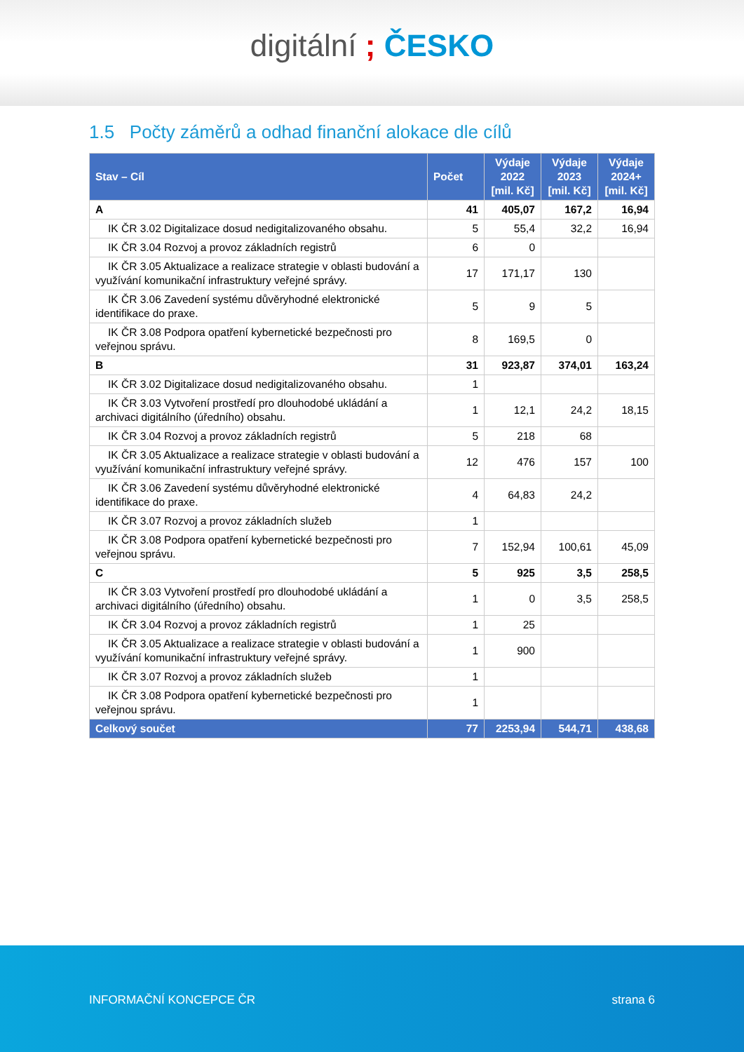digitální ; ČESKO
1.5 Počty záměrů a odhad finanční alokace dle cílů
| Stav – Cíl | Počet | Výdaje 2022 [mil. Kč] | Výdaje 2023 [mil. Kč] | Výdaje 2024+ [mil. Kč] |
| --- | --- | --- | --- | --- |
| A | 41 | 405,07 | 167,2 | 16,94 |
| IK ČR 3.02 Digitalizace dosud nedigitalizovaného obsahu. | 5 | 55,4 | 32,2 | 16,94 |
| IK ČR 3.04 Rozvoj a provoz základních registrů | 6 | 0 | | |
| IK ČR 3.05 Aktualizace a realizace strategie v oblasti budování a využívání komunikační infrastruktury veřejné správy. | 17 | 171,17 | 130 | |
| IK ČR 3.06 Zavedení systému důvěryhodné elektronické identifikace do praxe. | 5 | 9 | 5 | |
| IK ČR 3.08 Podpora opatření kybernetické bezpečnosti pro veřejnou správu. | 8 | 169,5 | 0 | |
| B | 31 | 923,87 | 374,01 | 163,24 |
| IK ČR 3.02 Digitalizace dosud nedigitalizovaného obsahu. | 1 | | | |
| IK ČR 3.03 Vytvoření prostředí pro dlouhodobé ukládání a archivaci digitálního (úředního) obsahu. | 1 | 12,1 | 24,2 | 18,15 |
| IK ČR 3.04 Rozvoj a provoz základních registrů | 5 | 218 | 68 | |
| IK ČR 3.05 Aktualizace a realizace strategie v oblasti budování a využívání komunikační infrastruktury veřejné správy. | 12 | 476 | 157 | 100 |
| IK ČR 3.06 Zavedení systému důvěryhodné elektronické identifikace do praxe. | 4 | 64,83 | 24,2 | |
| IK ČR 3.07 Rozvoj a provoz základních služeb | 1 | | | |
| IK ČR 3.08 Podpora opatření kybernetické bezpečnosti pro veřejnou správu. | 7 | 152,94 | 100,61 | 45,09 |
| C | 5 | 925 | 3,5 | 258,5 |
| IK ČR 3.03 Vytvoření prostředí pro dlouhodobé ukládání a archivaci digitálního (úředního) obsahu. | 1 | 0 | 3,5 | 258,5 |
| IK ČR 3.04 Rozvoj a provoz základních registrů | 1 | 25 | | |
| IK ČR 3.05 Aktualizace a realizace strategie v oblasti budování a využívání komunikační infrastruktury veřejné správy. | 1 | 900 | | |
| IK ČR 3.07 Rozvoj a provoz základních služeb | 1 | | | |
| IK ČR 3.08 Podpora opatření kybernetické bezpečnosti pro veřejnou správu. | 1 | | | |
| Celkový součet | 77 | 2253,94 | 544,71 | 438,68 |
INFORMAČNÍ KONCEPCE ČR strana 6